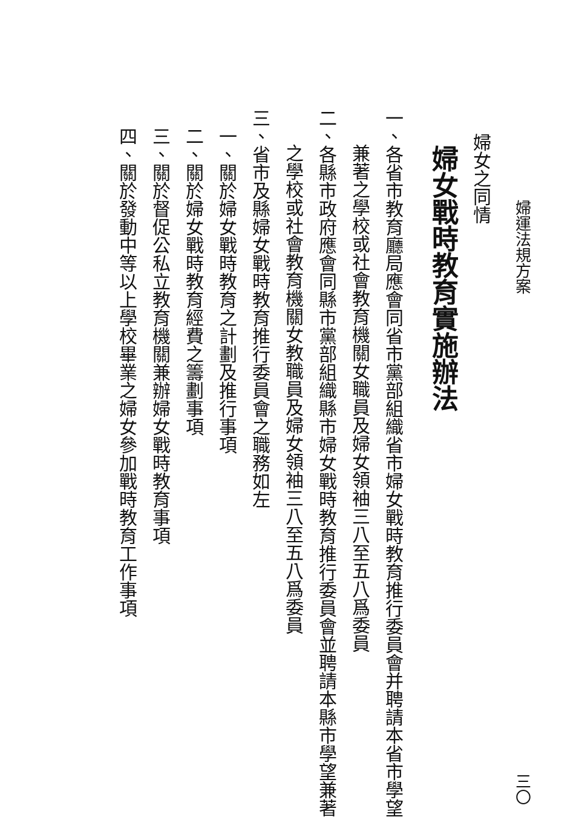婦運法規方案 三〇
婦女之同情
婦女戰時教育實施辦法
一、各省市教育廳局應會同省市黨部組織省市婦女戰時教育推行委員會并聘請本省市學望
兼著之學校或社會教育機關女職員及婦女領袖三八至五八爲委員
二、各縣市政府應會同縣市黨部組織縣市婦女戰時教育推行委員會並聘請本縣市學望兼著
之學校或社會教育機關女教職員及婦女領袖三八至五八爲委員
三、省市及縣婦女戰時教育推行委員會之職務如左
一、關於婦女戰時教育之計劃及推行事項
二、關於婦女戰時教育經費之籌劃事項
三、關於督促公私立教育機關兼辦婦女戰時教育事項
四、關於發動中等以上學校畢業之婦女參加戰時教育工作事項